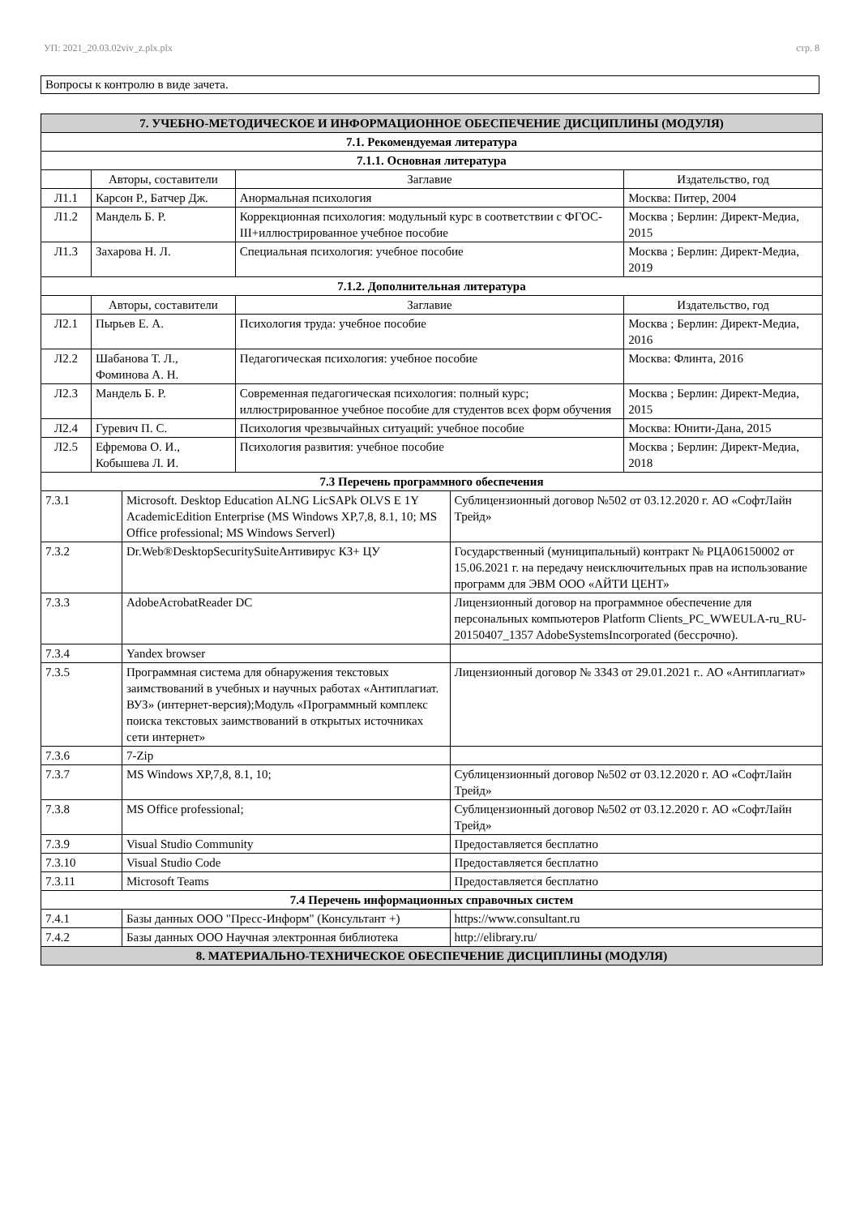УП: 2021_20.03.02viv_z.plx.plx стр. 8
Вопросы к контролю в виде зачета.
| 7. УЧЕБНО-МЕТОДИЧЕСКОЕ И ИНФОРМАЦИОННОЕ ОБЕСПЕЧЕНИЕ ДИСЦИПЛИНЫ (МОДУЛЯ) | | | | | |
| --- | --- | --- | --- | --- | --- |
| 7.1. Рекомендуемая литература | | | | | |
| 7.1.1. Основная литература | | | | | |
| | Авторы, составители | | Заглавие | | Издательство, год |
| Л1.1 | Карсон Р., Батчер Дж. | | Анормальная психология | | Москва: Питер, 2004 |
| Л1.2 | Мандель Б. Р. | | Коррекционная психология: модульный курс в соответствии с ФГОС-III+иллюстрированное учебное пособие | | Москва ; Берлин: Директ-Медиа, 2015 |
| Л1.3 | Захарова Н. Л. | | Специальная психология: учебное пособие | | Москва ; Берлин: Директ-Медиа, 2019 |
| 7.1.2. Дополнительная литература | | | | | |
| | Авторы, составители | | Заглавие | | Издательство, год |
| Л2.1 | Пырьев Е. А. | | Психология труда: учебное пособие | | Москва ; Берлин: Директ-Медиа, 2016 |
| Л2.2 | Шабанова Т. Л., Фоминова А. Н. | | Педагогическая психология: учебное пособие | | Москва: Флинта, 2016 |
| Л2.3 | Мандель Б. Р. | | Современная педагогическая психология: полный курс; иллюстрированное учебное пособие для студентов всех форм обучения | | Москва ; Берлин: Директ-Медиа, 2015 |
| Л2.4 | Гуревич П. С. | | Психология чрезвычайных ситуаций: учебное пособие | | Москва: Юнити-Дана, 2015 |
| Л2.5 | Ефремова О. И., Кобышева Л. И. | | Психология развития: учебное пособие | | Москва ; Берлин: Директ-Медиа, 2018 |
| 7.3 Перечень программного обеспечения | | | | | |
| 7.3.1 | | Microsoft. Desktop Education ALNG LicSAPk OLVS E 1Y AcademicEdition Enterprise (MS Windows XP,7,8, 8.1, 10; MS Office professional; MS Windows Serverl) | | Сублицензионный договор №502 от 03.12.2020 г. АО «СофтЛайн Трейд» | |
| 7.3.2 | | Dr.Web®DesktopSecuritySuiteАнтивирус КЗ+ ЦУ | | Государственный (муниципальный) контракт № РЦА06150002 от 15.06.2021 г. на передачу неисключительных прав на использование программ для ЭВМ ООО «АЙТИ ЦЕНТ» | |
| 7.3.3 | | AdobeAcrobatReader DC | | Лицензионный договор на программное обеспечение для персональных компьютеров Platform Clients_PC_WWEULA-ru_RU-20150407_1357 AdobeSystemsIncorporated (бессрочно). | |
| 7.3.4 | | Yandex browser | | | |
| 7.3.5 | | Программная система для обнаружения текстовых заимствований в учебных и научных работах «Антиплагиат. ВУЗ» (интернет-версия);Модуль «Программный комплекс поиска текстовых заимствований в открытых источниках сети интернет» | | Лицензионный договор № 3343 от 29.01.2021 г.. АО «Антиплагиат» | |
| 7.3.6 | | 7-Zip | | | |
| 7.3.7 | | MS Windows XP,7,8, 8.1, 10; | | Сублицензионный договор №502 от 03.12.2020 г. АО «СофтЛайн Трейд» | |
| 7.3.8 | | MS Office professional; | | Сублицензионный договор №502 от 03.12.2020 г. АО «СофтЛайн Трейд» | |
| 7.3.9 | | Visual Studio Community | | Предоставляется бесплатно | |
| 7.3.10 | | Visual Studio Code | | Предоставляется бесплатно | |
| 7.3.11 | | Microsoft Teams | | Предоставляется бесплатно | |
| 7.4 Перечень информационных справочных систем | | | | | |
| 7.4.1 | | Базы данных ООО "Пресс-Информ" (Консультант +) | | https://www.consultant.ru | |
| 7.4.2 | | Базы данных ООО Научная электронная библиотека | | http://elibrary.ru/ | |
| 8. МАТЕРИАЛЬНО-ТЕХНИЧЕСКОЕ ОБЕСПЕЧЕНИЕ ДИСЦИПЛИНЫ (МОДУЛЯ) | | | | | |